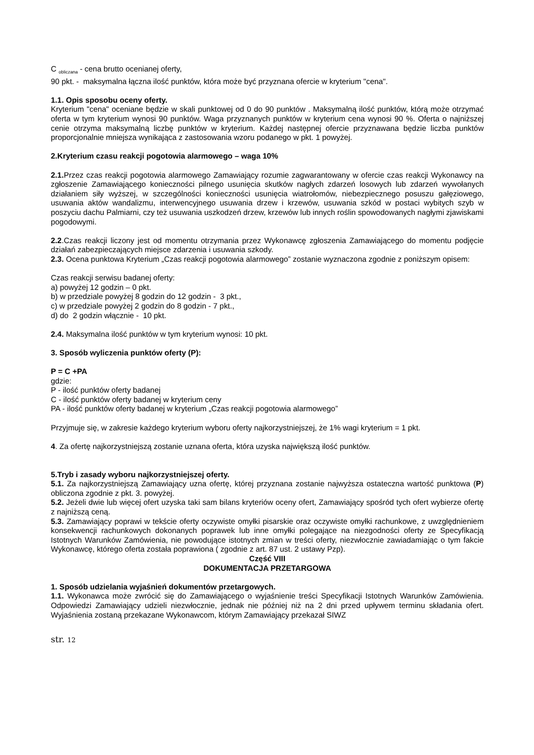C <sub>obliczana</sub> - cena brutto ocenianej oferty,
90 pkt. - maksymalna łączna ilość punktów, która może być przyznana ofercie w kryterium "cena".
1.1. Opis sposobu oceny oferty.
Kryterium "cena" oceniane będzie w skali punktowej od 0 do 90 punktów . Maksymalną ilość punktów, którą może otrzymać oferta w tym kryterium wynosi 90 punktów. Waga przyznanych punktów w kryterium cena wynosi 90 %. Oferta o najniższej cenie otrzyma maksymalną liczbę punktów w kryterium. Każdej następnej ofercie przyznawana będzie liczba punktów proporcjonalnie mniejsza wynikająca z zastosowania wzoru podanego w pkt. 1 powyżej.
2.Kryterium czasu reakcji pogotowia alarmowego – waga 10%
2.1. Przez czas reakcji pogotowia alarmowego Zamawiający rozumie zagwarantowany w ofercie czas reakcji Wykonawcy na zgłoszenie Zamawiającego konieczności pilnego usunięcia skutków nagłych zdarzeń losowych lub zdarzeń wywołanych działaniem siły wyższej, w szczególności konieczności usunięcia wiatrołomów, niebezpiecznego posuszu gałęziowego, usuwania aktów wandalizmu, interwencyjnego usuwania drzew i krzewów, usuwania szkód w postaci wybitych szyb w poszyciu dachu Palmiarni, czy też usuwania uszkodzeń drzew, krzewów lub innych roślin spowodowanych nagłymi zjawiskami pogodowymi.
2.2.Czas reakcji liczony jest od momentu otrzymania przez Wykonawcę zgłoszenia Zamawiającego do momentu podjęcie działań zabezpieczających miejsce zdarzenia i usuwania szkody.
2.3. Ocena punktowa Kryterium „Czas reakcji pogotowia alarmowego” zostanie wyznaczona zgodnie z poniższym opisem:
Czas reakcji serwisu badanej oferty:
a) powyżej 12 godzin – 0 pkt.
b) w przedziale powyżej 8 godzin do 12 godzin - 3 pkt.,
c) w przedziale powyżej 2 godzin do 8 godzin - 7 pkt.,
d) do 2 godzin włącznie - 10 pkt.
2.4. Maksymalna ilość punktów w tym kryterium wynosi: 10 pkt.
3. Sposób wyliczenia punktów oferty (P):
P = C +PA
gdzie:
P - ilość punktów oferty badanej
C - ilość punktów oferty badanej w kryterium ceny
PA - ilość punktów oferty badanej w kryterium „Czas reakcji pogotowia alarmowego”
Przyjmuje się, w zakresie każdego kryterium wyboru oferty najkorzystniejszej, że 1% wagi kryterium = 1 pkt.
4. Za ofertę najkorzystniejszą zostanie uznana oferta, która uzyska największą ilość punktów.
5.Tryb i zasady wyboru najkorzystniejszej oferty.
5.1. Za najkorzystniejszą Zamawiający uzna ofertę, której przyznana zostanie najwyższa ostateczna wartość punktowa (P) obliczona zgodnie z pkt. 3. powyżej.
5.2. Jeżeli dwie lub więcej ofert uzyska taki sam bilans kryteriów oceny ofert, Zamawiający spośród tych ofert wybierze ofertę z najniższą ceną.
5.3. Zamawiający poprawi w tekście oferty oczywiste omyłki pisarskie oraz oczywiste omyłki rachunkowe, z uwzględnieniem konsekwencji rachunkowych dokonanych poprawek lub inne omyłki polegające na niezgodności oferty ze Specyfikacją Istotnych Warunków Zamówienia, nie powodujące istotnych zmian w treści oferty, niezwłocznie zawiadamiając o tym fakcie Wykonawcę, którego oferta została poprawiona ( zgodnie z art. 87 ust. 2 ustawy Pzp).
Część VIII
DOKUMENTACJA PRZETARGOWA
1. Sposób udzielania wyjaśnień dokumentów przetargowych.
1.1. Wykonawca może zwrócić się do Zamawiającego o wyjaśnienie treści Specyfikacji Istotnych Warunków Zamówienia. Odpowiedzi Zamawiający udzieli niezwłocznie, jednak nie później niż na 2 dni przed upływem terminu składania ofert. Wyjaśnienia zostaną przekazane Wykonawcom, którym Zamawiający przekazał SIWZ
str. 12